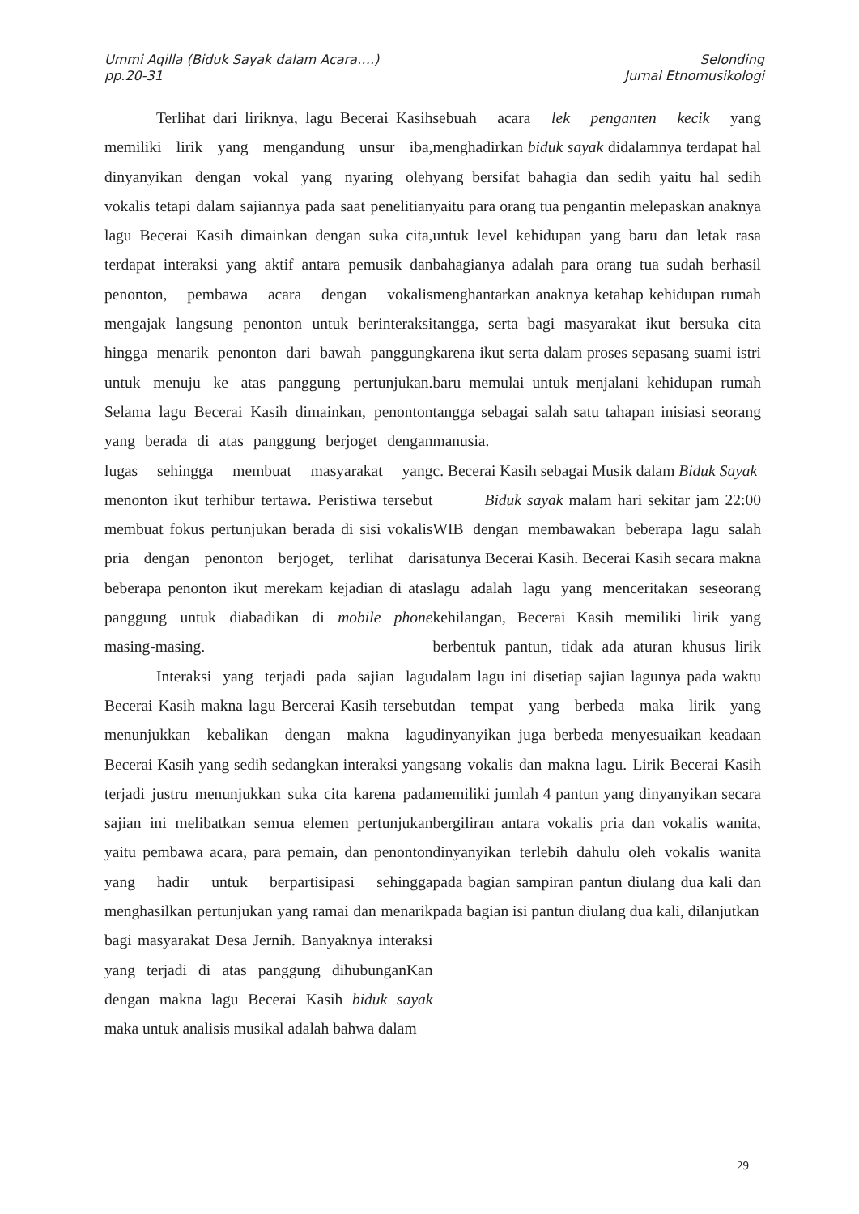Ummi Aqilla (Biduk Sayak dalam Acara….)
pp.20-31
Selonding
Jurnal Etnomusikologi
Terlihat dari liriknya, lagu Becerai Kasih memiliki lirik yang mengandung unsur iba, dinyanyikan dengan vokal yang nyaring oleh vokalis tetapi dalam sajiannya pada saat penelitian lagu Becerai Kasih dimainkan dengan suka cita, terdapat interaksi yang aktif antara pemusik dan penonton, pembawa acara dengan vokalis mengajak langsung penonton untuk berinteraksi hingga menarik penonton dari bawah panggung untuk menuju ke atas panggung pertunjukan. Selama lagu Becerai Kasih dimainkan, penonton yang berada di atas panggung berjoget dengan lugas sehingga membuat masyarakat yang menonton ikut terhibur tertawa. Peristiwa tersebut membuat fokus pertunjukan berada di sisi vokalis pria dengan penonton berjoget, terlihat dari beberapa penonton ikut merekam kejadian di atas panggung untuk diabadikan di mobile phone masing-masing.
Interaksi yang terjadi pada sajian lagu Becerai Kasih makna lagu Bercerai Kasih tersebut menunjukkan kebalikan dengan makna lagu Becerai Kasih yang sedih sedangkan interaksi yang terjadi justru menunjukkan suka cita karena pada sajian ini melibatkan semua elemen pertunjukan yaitu pembawa acara, para pemain, dan penonton yang hadir untuk berpartisipasi sehingga menghasilkan pertunjukan yang ramai dan menarik bagi masyarakat Desa Jernih. Banyaknya interaksi yang terjadi di atas panggung dihubunganKan dengan makna lagu Becerai Kasih biduk sayak maka untuk analisis musikal adalah bahwa dalam
sebuah acara lek penganten kecik yang menghadirkan biduk sayak didalamnya terdapat hal yang bersifat bahagia dan sedih yaitu hal sedih yaitu para orang tua pengantin melepaskan anaknya untuk level kehidupan yang baru dan letak rasa bahagianya adalah para orang tua sudah berhasil menghantarkan anaknya ketahap kehidupan rumah tangga, serta bagi masyarakat ikut bersuka cita karena ikut serta dalam proses sepasang suami istri baru memulai untuk menjalani kehidupan rumah tangga sebagai salah satu tahapan inisiasi seorang manusia.
c. Becerai Kasih sebagai Musik dalam Biduk Sayak
Biduk sayak malam hari sekitar jam 22:00 WIB dengan membawakan beberapa lagu salah satunya Becerai Kasih. Becerai Kasih secara makna lagu adalah lagu yang menceritakan seseorang kehilangan, Becerai Kasih memiliki lirik yang berbentuk pantun, tidak ada aturan khusus lirik dalam lagu ini disetiap sajian lagunya pada waktu dan tempat yang berbeda maka lirik yang dinyanyikan juga berbeda menyesuaikan keadaan sang vokalis dan makna lagu. Lirik Becerai Kasih memiliki jumlah 4 pantun yang dinyanyikan secara bergiliran antara vokalis pria dan vokalis wanita, dinyanyikan terlebih dahulu oleh vokalis wanita pada bagian sampiran pantun diulang dua kali dan pada bagian isi pantun diulang dua kali, dilanjutkan
29